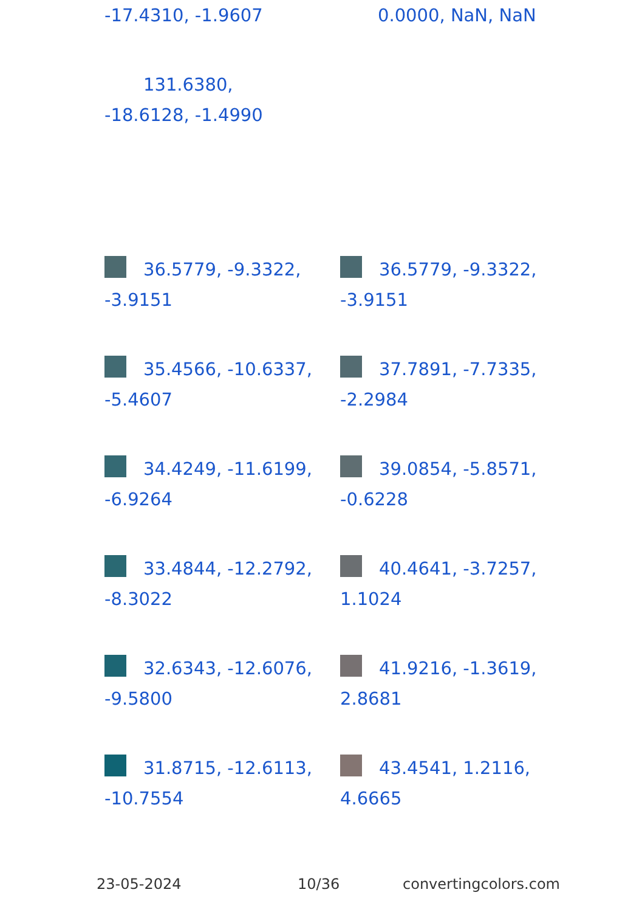-17.4310, -1.9607 0.0000, NaN, NaN
131.6380, -18.6128, -1.4990
36.5779, -9.3322, -3.9151
36.5779, -9.3322, -3.9151
35.4566, -10.6337, -5.4607
37.7891, -7.7335, -2.2984
34.4249, -11.6199, -6.9264
39.0854, -5.8571, -0.6228
33.4844, -12.2792, -8.3022
40.4641, -3.7257, 1.1024
32.6343, -12.6076, -9.5800
41.9216, -1.3619, 2.8681
31.8715, -12.6113, -10.7554
43.4541, 1.2116, 4.6665
23-05-2024 10/36 convertingcolors.com